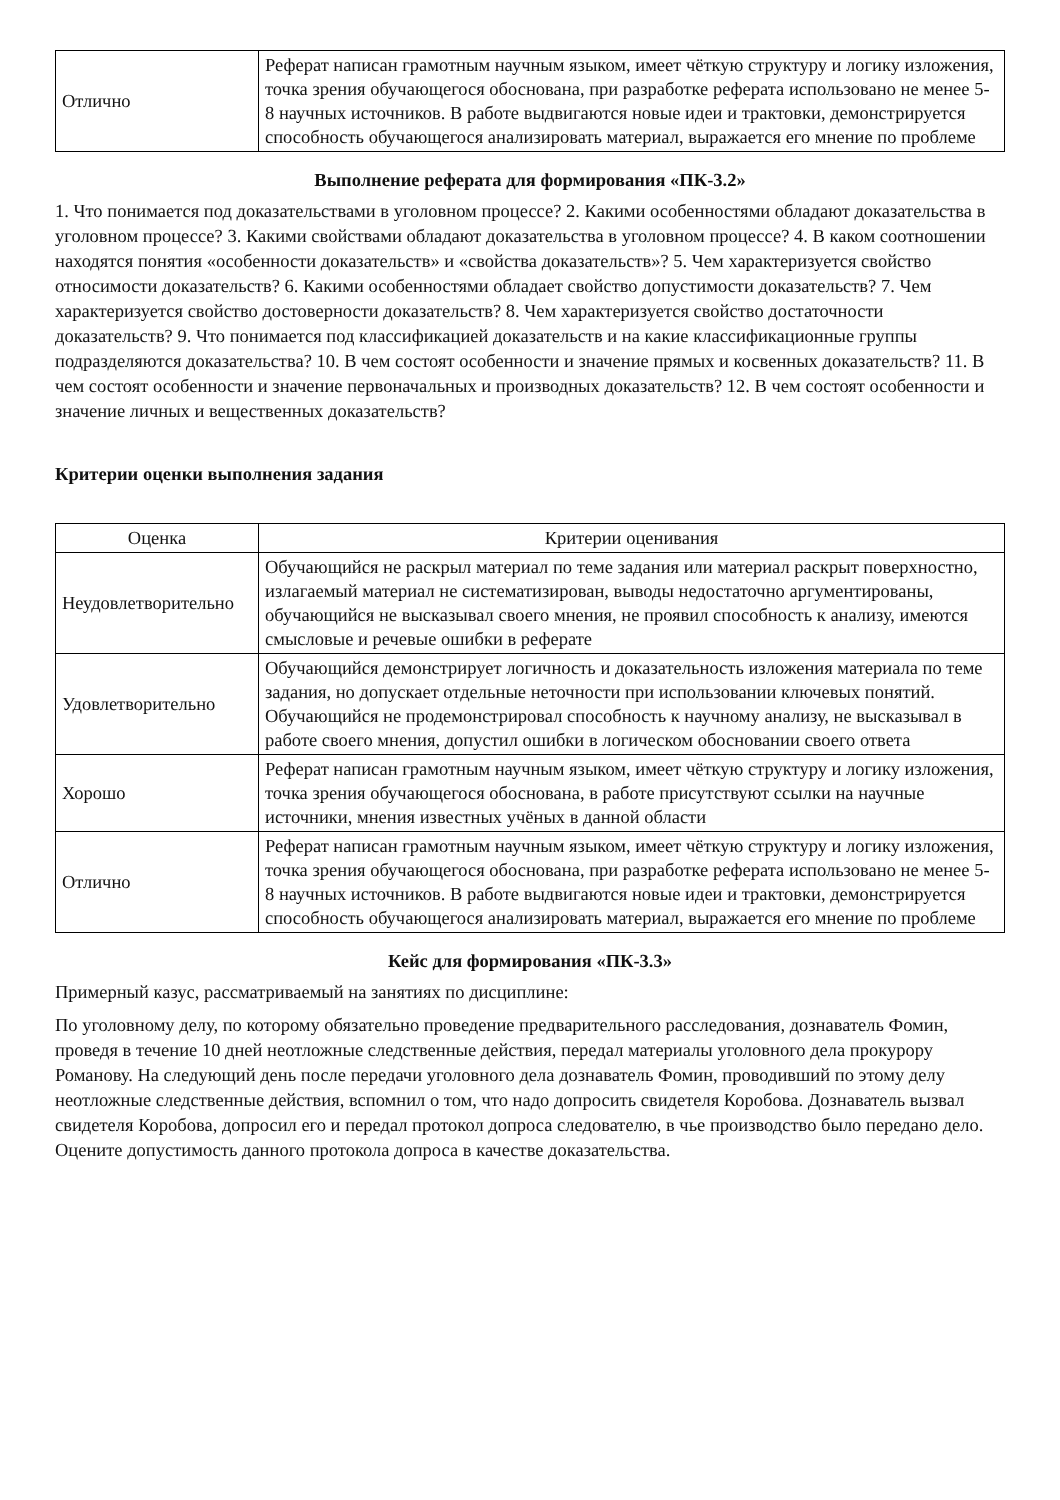| Отлично | Реферат написан грамотным научным языком, имеет чёткую структуру и логику изложения, точка зрения обучающегося обоснована, при разработке реферата использовано не менее 5-8 научных источников. В работе выдвигаются новые идеи и трактовки, демонстрируется способность обучающегося анализировать материал, выражается его мнение по проблеме |
Выполнение реферата для формирования «ПК-3.2»
1. Что понимается под доказательствами в уголовном процессе? 2. Какими особенностями обладают доказательства в уголовном процессе? 3. Какими свойствами обладают доказательства в уголовном процессе? 4. В каком соотношении находятся понятия «особенности доказательств» и «свойства доказательств»? 5. Чем характеризуется свойство относимости доказательств? 6. Какими особенностями обладает свойство допустимости доказательств? 7. Чем характеризуется свойство достоверности доказательств? 8. Чем характеризуется свойство достаточности доказательств? 9. Что понимается под классификацией доказательств и на какие классификационные группы подразделяются доказательства? 10. В чем состоят особенности и значение прямых и косвенных доказательств? 11. В чем состоят особенности и значение первоначальных и производных доказательств? 12. В чем состоят особенности и значение личных и вещественных доказательств?
Критерии оценки выполнения задания
| Оценка | Критерии оценивания |
| --- | --- |
| Неудовлетворительно | Обучающийся не раскрыл материал по теме задания или материал раскрыт поверхностно, излагаемый материал не систематизирован, выводы недостаточно аргументированы, обучающийся не высказывал своего мнения, не проявил способность к анализу, имеются смысловые и речевые ошибки в реферате |
| Удовлетворительно | Обучающийся демонстрирует логичность и доказательность изложения материала по теме задания, но допускает отдельные неточности при использовании ключевых понятий. Обучающийся не продемонстрировал способность к научному анализу, не высказывал в работе своего мнения, допустил ошибки в логическом обосновании своего ответа |
| Хорошо | Реферат написан грамотным научным языком, имеет чёткую структуру и логику изложения, точка зрения обучающегося обоснована, в работе присутствуют ссылки на научные источники, мнения известных учёных в данной области |
| Отлично | Реферат написан грамотным научным языком, имеет чёткую структуру и логику изложения, точка зрения обучающегося обоснована, при разработке реферата использовано не менее 5-8 научных источников. В работе выдвигаются новые идеи и трактовки, демонстрируется способность обучающегося анализировать материал, выражается его мнение по проблеме |
Кейс для формирования «ПК-3.3»
Примерный казус, рассматриваемый на занятиях по дисциплине:
По уголовному делу, по которому обязательно проведение предварительного расследования, дознаватель Фомин, проведя в течение 10 дней неотложные следственные действия, передал материалы уголовного дела прокурору Романову. На следующий день после передачи уголовного дела дознаватель Фомин, проводивший по этому делу неотложные следственные действия, вспомнил о том, что надо допросить свидетеля Коробова. Дознаватель вызвал свидетеля Коробова, допросил его и передал протокол допроса следователю, в чье производство было передано дело. Оцените допустимость данного протокола допроса в качестве доказательства.